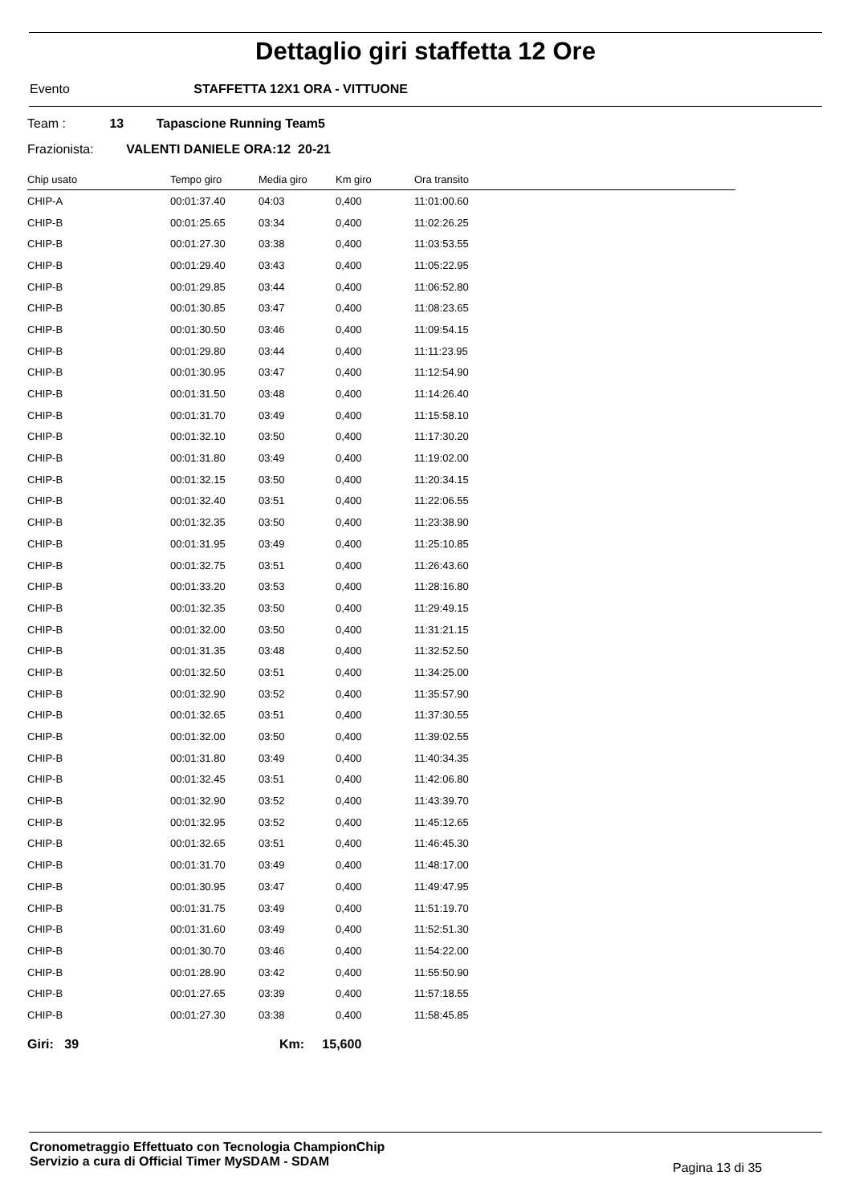Dettaglio giri staffetta 12 Ore
Evento STAFFETTA 12X1 ORA - VITTUONE
Team : 13 Tapascione Running Team5
Frazionista: VALENTI DANIELE ORA:12 20-21
| Chip usato | Tempo giro | Media giro | Km giro | Ora transito |
| --- | --- | --- | --- | --- |
| CHIP-A | 00:01:37.40 | 04:03 | 0,400 | 11:01:00.60 |
| CHIP-B | 00:01:25.65 | 03:34 | 0,400 | 11:02:26.25 |
| CHIP-B | 00:01:27.30 | 03:38 | 0,400 | 11:03:53.55 |
| CHIP-B | 00:01:29.40 | 03:43 | 0,400 | 11:05:22.95 |
| CHIP-B | 00:01:29.85 | 03:44 | 0,400 | 11:06:52.80 |
| CHIP-B | 00:01:30.85 | 03:47 | 0,400 | 11:08:23.65 |
| CHIP-B | 00:01:30.50 | 03:46 | 0,400 | 11:09:54.15 |
| CHIP-B | 00:01:29.80 | 03:44 | 0,400 | 11:11:23.95 |
| CHIP-B | 00:01:30.95 | 03:47 | 0,400 | 11:12:54.90 |
| CHIP-B | 00:01:31.50 | 03:48 | 0,400 | 11:14:26.40 |
| CHIP-B | 00:01:31.70 | 03:49 | 0,400 | 11:15:58.10 |
| CHIP-B | 00:01:32.10 | 03:50 | 0,400 | 11:17:30.20 |
| CHIP-B | 00:01:31.80 | 03:49 | 0,400 | 11:19:02.00 |
| CHIP-B | 00:01:32.15 | 03:50 | 0,400 | 11:20:34.15 |
| CHIP-B | 00:01:32.40 | 03:51 | 0,400 | 11:22:06.55 |
| CHIP-B | 00:01:32.35 | 03:50 | 0,400 | 11:23:38.90 |
| CHIP-B | 00:01:31.95 | 03:49 | 0,400 | 11:25:10.85 |
| CHIP-B | 00:01:32.75 | 03:51 | 0,400 | 11:26:43.60 |
| CHIP-B | 00:01:33.20 | 03:53 | 0,400 | 11:28:16.80 |
| CHIP-B | 00:01:32.35 | 03:50 | 0,400 | 11:29:49.15 |
| CHIP-B | 00:01:32.00 | 03:50 | 0,400 | 11:31:21.15 |
| CHIP-B | 00:01:31.35 | 03:48 | 0,400 | 11:32:52.50 |
| CHIP-B | 00:01:32.50 | 03:51 | 0,400 | 11:34:25.00 |
| CHIP-B | 00:01:32.90 | 03:52 | 0,400 | 11:35:57.90 |
| CHIP-B | 00:01:32.65 | 03:51 | 0,400 | 11:37:30.55 |
| CHIP-B | 00:01:32.00 | 03:50 | 0,400 | 11:39:02.55 |
| CHIP-B | 00:01:31.80 | 03:49 | 0,400 | 11:40:34.35 |
| CHIP-B | 00:01:32.45 | 03:51 | 0,400 | 11:42:06.80 |
| CHIP-B | 00:01:32.90 | 03:52 | 0,400 | 11:43:39.70 |
| CHIP-B | 00:01:32.95 | 03:52 | 0,400 | 11:45:12.65 |
| CHIP-B | 00:01:32.65 | 03:51 | 0,400 | 11:46:45.30 |
| CHIP-B | 00:01:31.70 | 03:49 | 0,400 | 11:48:17.00 |
| CHIP-B | 00:01:30.95 | 03:47 | 0,400 | 11:49:47.95 |
| CHIP-B | 00:01:31.75 | 03:49 | 0,400 | 11:51:19.70 |
| CHIP-B | 00:01:31.60 | 03:49 | 0,400 | 11:52:51.30 |
| CHIP-B | 00:01:30.70 | 03:46 | 0,400 | 11:54:22.00 |
| CHIP-B | 00:01:28.90 | 03:42 | 0,400 | 11:55:50.90 |
| CHIP-B | 00:01:27.65 | 03:39 | 0,400 | 11:57:18.55 |
| CHIP-B | 00:01:27.30 | 03:38 | 0,400 | 11:58:45.85 |
Giri: 39 Km: 15,600
Cronometraggio Effettuato con Tecnologia ChampionChip
Servizio a cura di Official Timer MySDAM - SDAM
Pagina 13 di 35